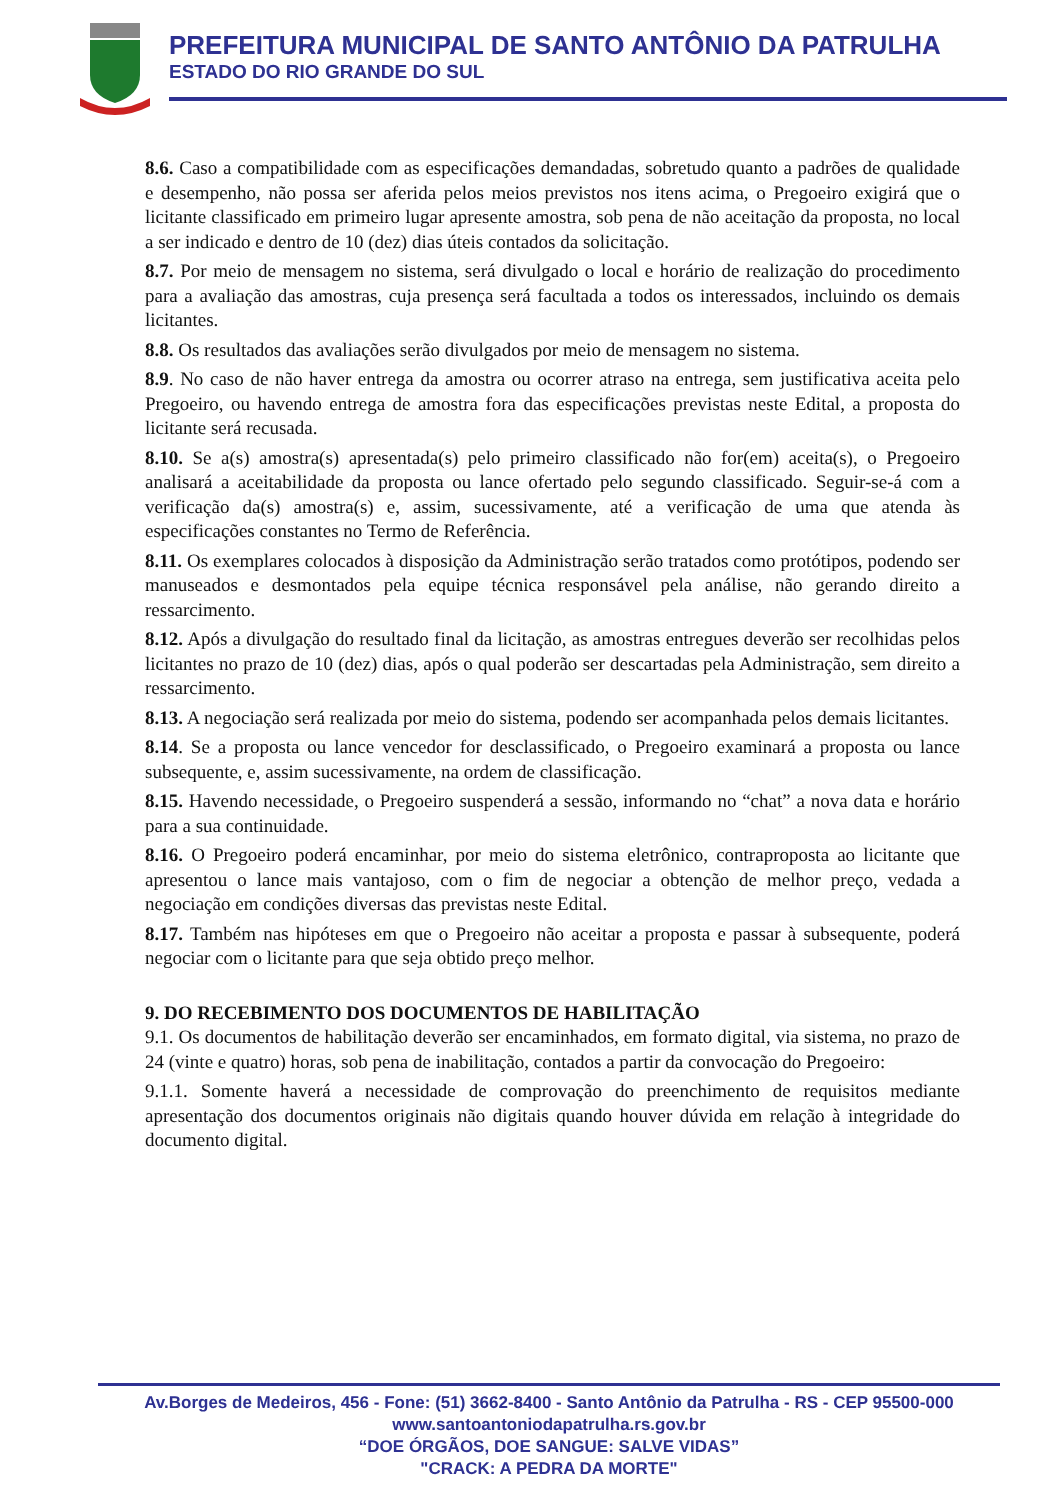PREFEITURA MUNICIPAL DE SANTO ANTÔNIO DA PATRULHA
ESTADO DO RIO GRANDE DO SUL
8.6. Caso a compatibilidade com as especificações demandadas, sobretudo quanto a padrões de qualidade e desempenho, não possa ser aferida pelos meios previstos nos itens acima, o Pregoeiro exigirá que o licitante classificado em primeiro lugar apresente amostra, sob pena de não aceitação da proposta, no local a ser indicado e dentro de 10 (dez) dias úteis contados da solicitação.
8.7. Por meio de mensagem no sistema, será divulgado o local e horário de realização do procedimento para a avaliação das amostras, cuja presença será facultada a todos os interessados, incluindo os demais licitantes.
8.8. Os resultados das avaliações serão divulgados por meio de mensagem no sistema.
8.9. No caso de não haver entrega da amostra ou ocorrer atraso na entrega, sem justificativa aceita pelo Pregoeiro, ou havendo entrega de amostra fora das especificações previstas neste Edital, a proposta do licitante será recusada.
8.10. Se a(s) amostra(s) apresentada(s) pelo primeiro classificado não for(em) aceita(s), o Pregoeiro analisará a aceitabilidade da proposta ou lance ofertado pelo segundo classificado. Seguir-se-á com a verificação da(s) amostra(s) e, assim, sucessivamente, até a verificação de uma que atenda às especificações constantes no Termo de Referência.
8.11. Os exemplares colocados à disposição da Administração serão tratados como protótipos, podendo ser manuseados e desmontados pela equipe técnica responsável pela análise, não gerando direito a ressarcimento.
8.12. Após a divulgação do resultado final da licitação, as amostras entregues deverão ser recolhidas pelos licitantes no prazo de 10 (dez) dias, após o qual poderão ser descartadas pela Administração, sem direito a ressarcimento.
8.13. A negociação será realizada por meio do sistema, podendo ser acompanhada pelos demais licitantes.
8.14. Se a proposta ou lance vencedor for desclassificado, o Pregoeiro examinará a proposta ou lance subsequente, e, assim sucessivamente, na ordem de classificação.
8.15. Havendo necessidade, o Pregoeiro suspenderá a sessão, informando no “chat” a nova data e horário para a sua continuidade.
8.16. O Pregoeiro poderá encaminhar, por meio do sistema eletrônico, contraproposta ao licitante que apresentou o lance mais vantajoso, com o fim de negociar a obtenção de melhor preço, vedada a negociação em condições diversas das previstas neste Edital.
8.17. Também nas hipóteses em que o Pregoeiro não aceitar a proposta e passar à subsequente, poderá negociar com o licitante para que seja obtido preço melhor.
9. DO RECEBIMENTO DOS DOCUMENTOS DE HABILITAÇÃO
9.1. Os documentos de habilitação deverão ser encaminhados, em formato digital, via sistema, no prazo de 24 (vinte e quatro) horas, sob pena de inabilitação, contados a partir da convocação do Pregoeiro:
9.1.1. Somente haverá a necessidade de comprovação do preenchimento de requisitos mediante apresentação dos documentos originais não digitais quando houver dúvida em relação à integridade do documento digital.
Av.Borges de Medeiros, 456 - Fone: (51) 3662-8400 - Santo Antônio da Patrulha - RS - CEP 95500-000
www.santoantoniodapatrulha.rs.gov.br
“DOE ÓRGÃOS, DOE SANGUE: SALVE VIDAS”
"CRACK: A PEDRA DA MORTE"